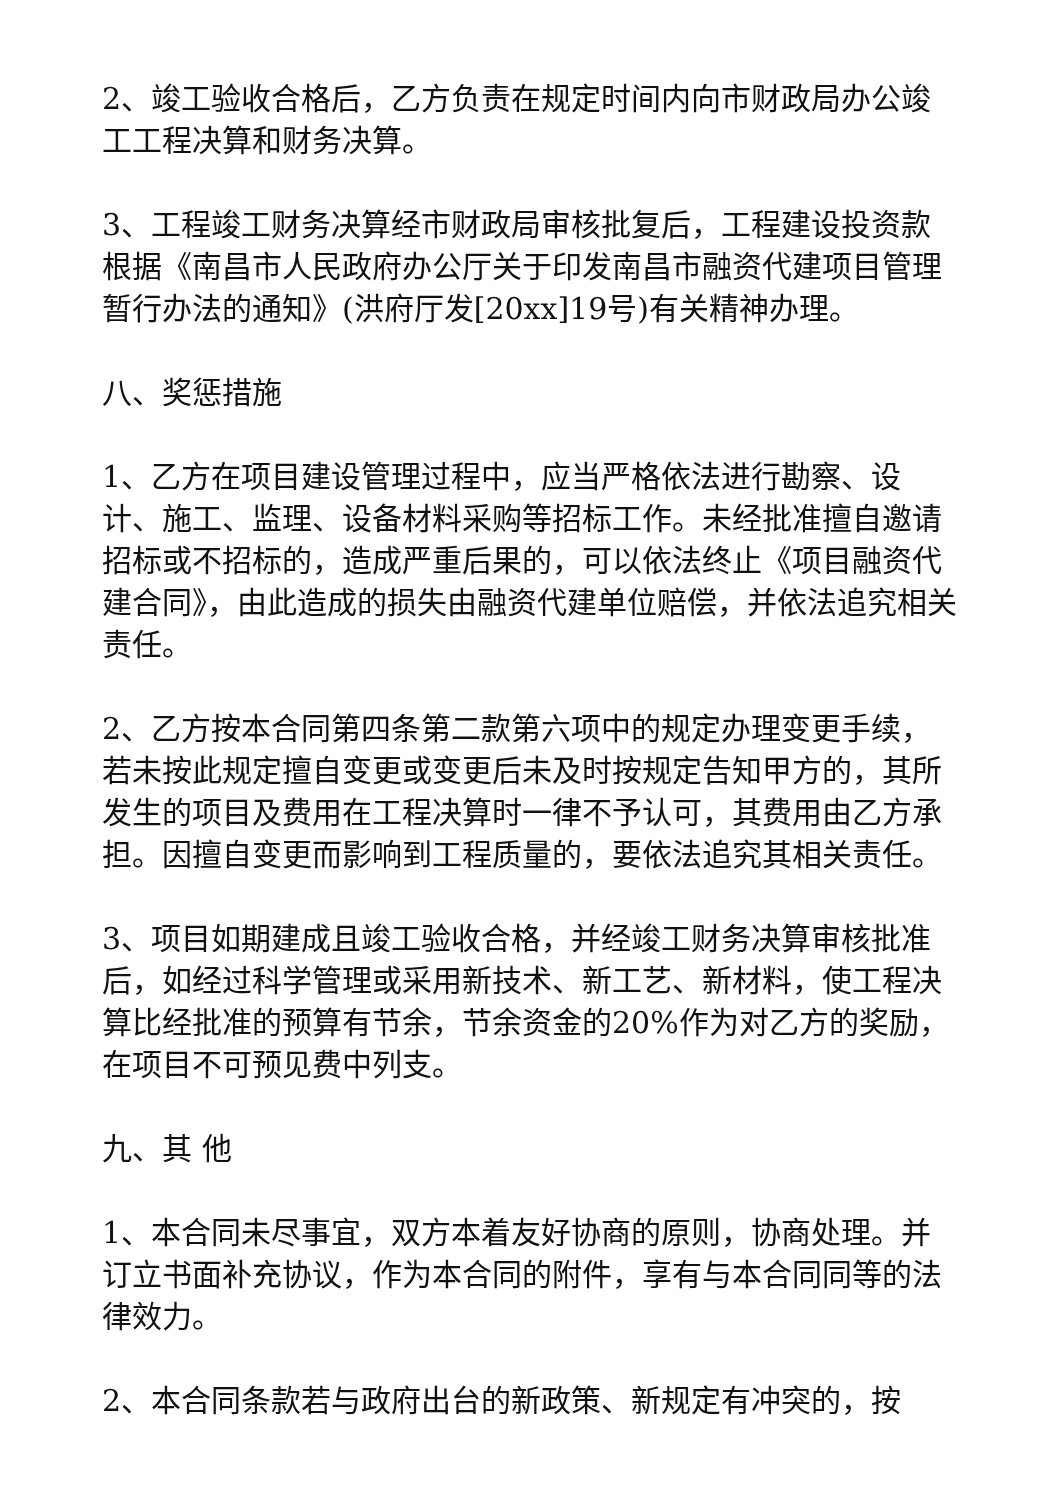2、竣工验收合格后，乙方负责在规定时间内向市财政局办公竣工工程决算和财务决算。
3、工程竣工财务决算经市财政局审核批复后，工程建设投资款根据《南昌市人民政府办公厅关于印发南昌市融资代建项目管理暂行办法的通知》(洪府厅发[20xx]19号)有关精神办理。
八、奖惩措施
1、乙方在项目建设管理过程中，应当严格依法进行勘察、设计、施工、监理、设备材料采购等招标工作。未经批准擅自邀请招标或不招标的，造成严重后果的，可以依法终止《项目融资代建合同》，由此造成的损失由融资代建单位赔偿，并依法追究相关责任。
2、乙方按本合同第四条第二款第六项中的规定办理变更手续，若未按此规定擅自变更或变更后未及时按规定告知甲方的，其所发生的项目及费用在工程决算时一律不予认可，其费用由乙方承担。因擅自变更而影响到工程质量的，要依法追究其相关责任。
3、项目如期建成且竣工验收合格，并经竣工财务决算审核批准后，如经过科学管理或采用新技术、新工艺、新材料，使工程决算比经批准的预算有节余，节余资金的20%作为对乙方的奖励，在项目不可预见费中列支。
九、其 他
1、本合同未尽事宜，双方本着友好协商的原则，协商处理。并订立书面补充协议，作为本合同的附件，享有与本合同同等的法律效力。
2、本合同条款若与政府出台的新政策、新规定有冲突的，按